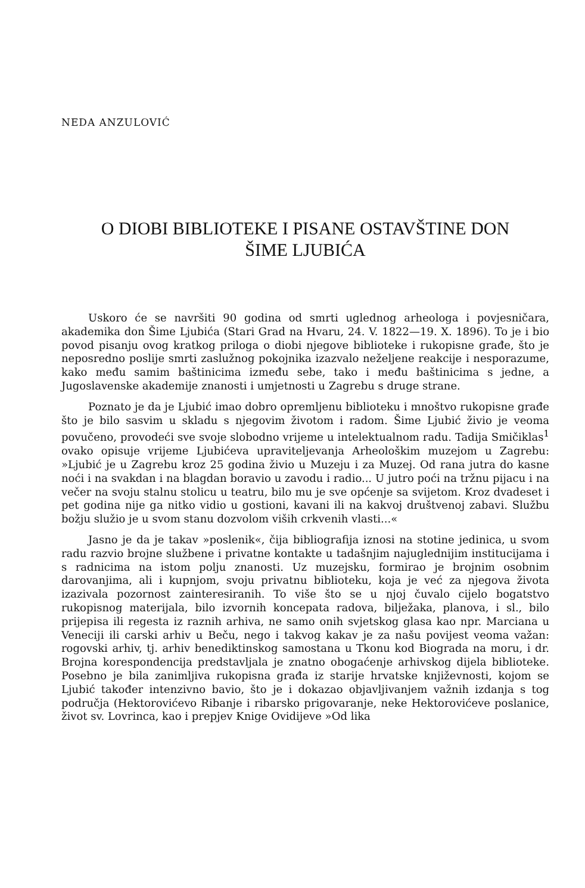NEDA ANZULOVIĆ
O DIOBI BIBLIOTEKE I PISANE OSTAVŠTINE DON
ŠIME LJUBIĆA
Uskoro će se navršiti 90 godina od smrti uglednog arheologa i povjesničara, akademika don Šime Ljubića (Stari Grad na Hvaru, 24. V. 1822—19. X. 1896). To je i bio povod pisanju ovog kratkog priloga o diobi njegove biblioteke i rukopisne građe, što je neposredno poslije smrti zaslužnog pokojnika izazvalo neželjene reakcije i nesporazume, kako među samim baštinicima između sebe, tako i među baštinicima s jedne, a Jugoslavenske akademije znanosti i umjetnosti u Zagrebu s druge strane.
Poznato je da je Ljubić imao dobro opremljenu biblioteku i mnoštvo rukopisne građe što je bilo sasvim u skladu s njegovim životom i radom. Šime Ljubić živio je veoma povučeno, provodeći sve svoje slobodno vrijeme u intelektualnom radu. Tadija Smičiklas<sup>1</sup> ovako opisuje vrijeme Ljubićeva upraviteljevanja Arheološkim muzejom u Zagrebu: »Ljubić je u Zagrebu kroz 25 godina živio u Muzeju i za Muzej. Od rana jutra do kasne noći i na svakdan i na blagdan boravio u zavodu i radio... U jutro poći na tržnu pijacu i na večer na svoju stalnu stolicu u teatru, bilo mu je sve općenje sa svijetom. Kroz dvadeset i pet godina nije ga nitko vidio u gostioni, kavani ili na kakvoj društvenoj zabavi. Službu božju služio je u svom stanu dozvolom viših crkvenih vlasti...«
Jasno je da je takav »poslenik«, čija bibliografija iznosi na stotine jedinica, u svom radu razvio brojne službene i privatne kontakte u tadašnjim najuglednijim institucijama i s radnicima na istom polju znanosti. Uz muzejsku, formirao je brojnim osobnim darovanjima, ali i kupnjom, svoju privatnu biblioteku, koja je već za njegova života izazivala pozornost zainteresiranih. To više što se u njoj čuvalo cijelo bogatstvo rukopisnog materijala, bilo izvornih koncepata radova, bilježaka, planova, i sl., bilo prijepisa ili regesta iz raznih arhiva, ne samo onih svjetskog glasa kao npr. Marciana u Veneciji ili carski arhiv u Beču, nego i takvog kakav je za našu povijest veoma važan: rogovski arhiv, tj. arhiv benediktinskog samostana u Tkonu kod Biograda na moru, i dr. Brojna korespondencija predstavljala je znatno obogaćenje arhivskog dijela biblioteke. Posebno je bila zanimljiva rukopisna građa iz starije hrvatske književnosti, kojom se Ljubić također intenzivno bavio, što je i dokazao objavljivanjem važnih izdanja s tog područja (Hektorovićevo Ribanje i ribarsko prigovaranje, neke Hektorovićeve poslanice, život sv. Lovrinca, kao i prepjev Knige Ovidijeve »Od lika